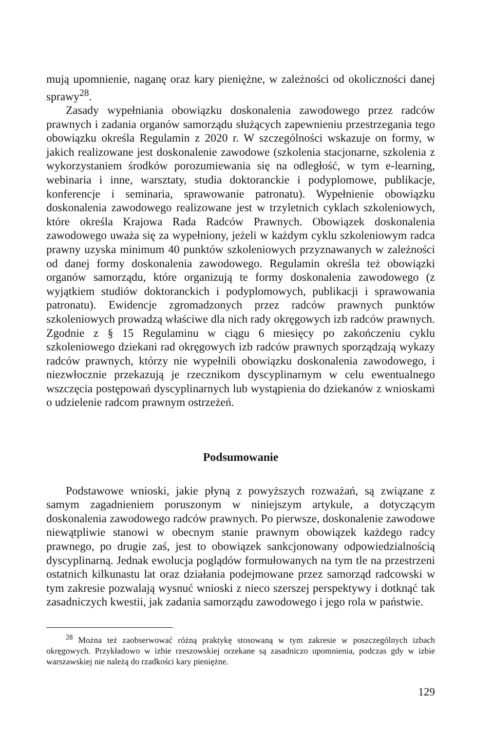mują upomnienie, naganę oraz kary pieniężne, w zależności od okoliczności danej sprawy<sup>28</sup>.
Zasady wypełniania obowiązku doskonalenia zawodowego przez radców prawnych i zadania organów samorządu służących zapewnieniu przestrzegania tego obowiązku określa Regulamin z 2020 r. W szczególności wskazuje on formy, w jakich realizowane jest doskonalenie zawodowe (szkolenia stacjonarne, szkolenia z wykorzystaniem środków porozumiewania się na odległość, w tym e-learning, webinaria i inne, warsztaty, studia doktoranckie i podyplomowe, publikacje, konferencje i seminaria, sprawowanie patronatu). Wypełnienie obowiązku doskonalenia zawodowego realizowane jest w trzyletnich cyklach szkoleniowych, które określa Krajowa Rada Radców Prawnych. Obowiązek doskonalenia zawodowego uważa się za wypełniony, jeżeli w każdym cyklu szkoleniowym radca prawny uzyska minimum 40 punktów szkoleniowych przyznawanych w zależności od danej formy doskonalenia zawodowego. Regulamin określa też obowiązki organów samorządu, które organizują te formy doskonalenia zawodowego (z wyjątkiem studiów doktoranckich i podyplomowych, publikacji i sprawowania patronatu). Ewidencje zgromadzonych przez radców prawnych punktów szkoleniowych prowadzą właściwe dla nich rady okręgowych izb radców prawnych. Zgodnie z § 15 Regulaminu w ciągu 6 miesięcy po zakończeniu cyklu szkoleniowego dziekani rad okręgowych izb radców prawnych sporządzają wykazy radców prawnych, którzy nie wypełnili obowiązku doskonalenia zawodowego, i niezwłocznie przekazują je rzecznikom dyscyplinarnym w celu ewentualnego wszczęcia postępowań dyscyplinarnych lub wystąpienia do dziekanów z wnioskami o udzielenie radcom prawnym ostrzeżeń.
Podsumowanie
Podstawowe wnioski, jakie płyną z powyższych rozważań, są związane z samym zagadnieniem poruszonym w niniejszym artykule, a dotyczącym doskonalenia zawodowego radców prawnych. Po pierwsze, doskonalenie zawodowe niewątpliwie stanowi w obecnym stanie prawnym obowiązek każdego radcy prawnego, po drugie zaś, jest to obowiązek sankcjonowany odpowiedzialnością dyscyplinarną. Jednak ewolucja poglądów formułowanych na tym tle na przestrzeni ostatnich kilkunastu lat oraz działania podejmowane przez samorząd radcowski w tym zakresie pozwalają wysnuć wnioski z nieco szerszej perspektywy i dotknąć tak zasadniczych kwestii, jak zadania samorządu zawodowego i jego rola w państwie.
<sup>28</sup> Można też zaobserwować różną praktykę stosowaną w tym zakresie w poszczególnych izbach okręgowych. Przykładowo w izbie rzeszowskiej orzekane są zasadniczo upomnienia, podczas gdy w izbie warszawskiej nie należą do rzadkości kary pieniężne.
129